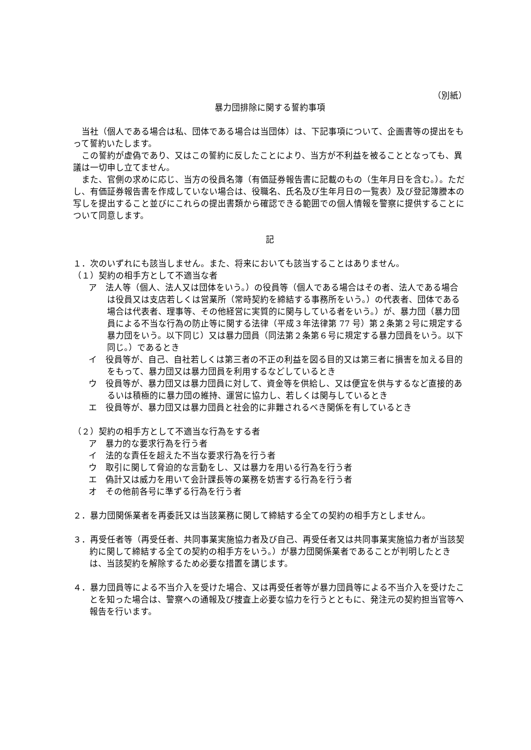（別紙）
暴力団排除に関する誓約事項
当社（個人である場合は私、団体である場合は当団体）は、下記事項について、企画書等の提出をもって誓約いたします。
この誓約が虚偽であり、又はこの誓約に反したことにより、当方が不利益を被ることとなっても、異議は一切申し立てません。
また、官側の求めに応じ、当方の役員名簿（有価証券報告書に記載のもの（生年月日を含む。）。ただし、有価証券報告書を作成していない場合は、役職名、氏名及び生年月日の一覧表）及び登記簿謄本の写しを提出すること並びにこれらの提出書類から確認できる範囲での個人情報を警察に提供することについて同意します。
記
１．次のいずれにも該当しません。また、将来においても該当することはありません。
（１）契約の相手方として不適当な者
ア　法人等（個人、法人又は団体をいう。）の役員等（個人である場合はその者、法人である場合は役員又は支店若しくは営業所（常時契約を締結する事務所をいう。）の代表者、団体である場合は代表者、理事等、その他経営に実質的に関与している者をいう。）が、暴力団（暴力団員による不当な行為の防止等に関する法律（平成３年法律第 77 号）第２条第２号に規定する暴力団をいう。以下同じ）又は暴力団員（同法第２条第６号に規定する暴力団員をいう。以下同じ。）であるとき
イ　役員等が、自己、自社若しくは第三者の不正の利益を図る目的又は第三者に損害を加える目的をもって、暴力団又は暴力団員を利用するなどしているとき
ウ　役員等が、暴力団又は暴力団員に対して、資金等を供給し、又は便宜を供与するなど直接的あるいは積極的に暴力団の維持、運営に協力し、若しくは関与しているとき
エ　役員等が、暴力団又は暴力団員と社会的に非難されるべき関係を有しているとき
（２）契約の相手方として不適当な行為をする者
ア　暴力的な要求行為を行う者
イ　法的な責任を超えた不当な要求行為を行う者
ウ　取引に関して脅迫的な言動をし、又は暴力を用いる行為を行う者
エ　偽計又は威力を用いて会計課長等の業務を妨害する行為を行う者
オ　その他前各号に準ずる行為を行う者
２．暴力団関係業者を再委託又は当該業務に関して締結する全ての契約の相手方としません。
３．再受任者等（再受任者、共同事業実施協力者及び自己、再受任者又は共同事業実施協力者が当該契約に関して締結する全ての契約の相手方をいう。）が暴力団関係業者であることが判明したときは、当該契約を解除するため必要な措置を講じます。
４．暴力団員等による不当介入を受けた場合、又は再受任者等が暴力団員等による不当介入を受けたことを知った場合は、警察への通報及び捜査上必要な協力を行うとともに、発注元の契約担当官等へ報告を行います。